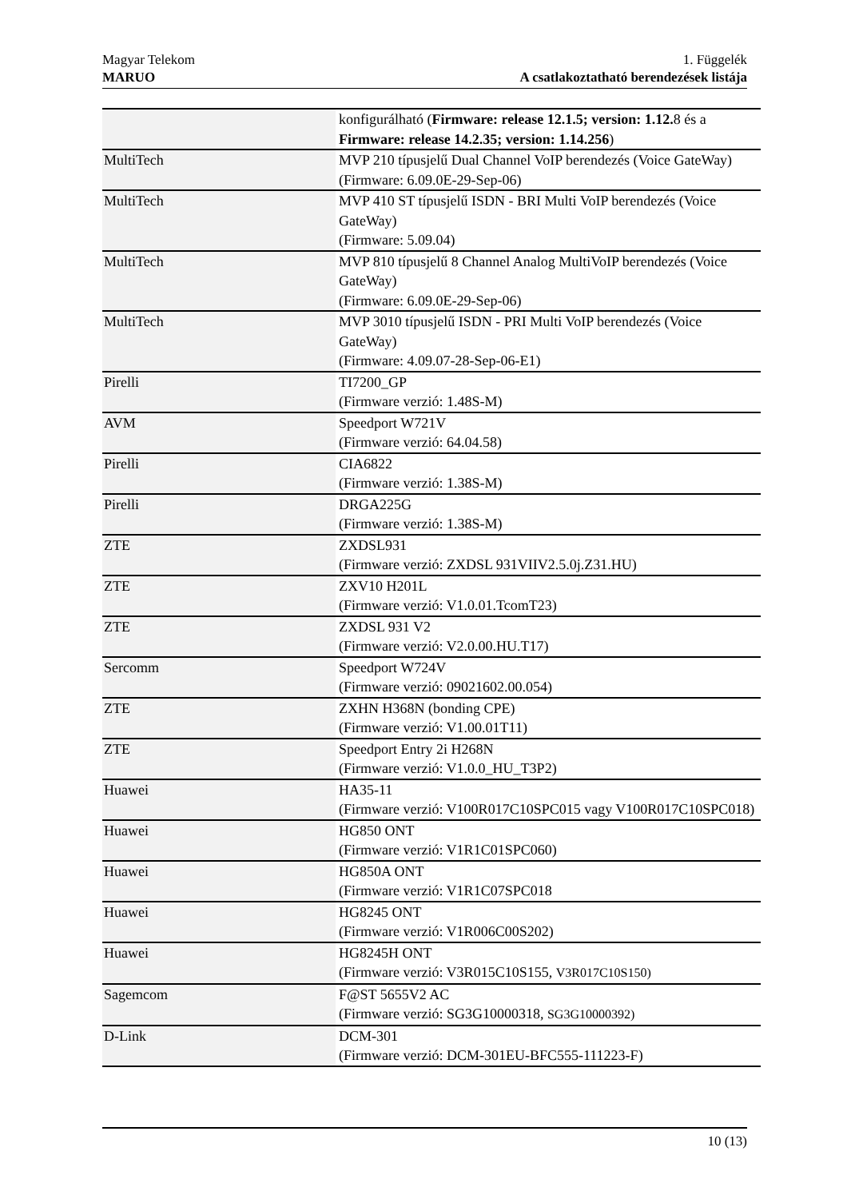Magyar Telekom
MARUO
1. Függelék
A csatlakoztatható berendezések listája
| | konfigurálható ( Firmware: release 12.1.5; version: 1.12. 8 és a Firmware: release 14.2.35; version: 1.14.256 ) |
| MultiTech | MVP 210 típusjelű Dual Channel VoIP berendezés (Voice GateWay) (Firmware: 6.09.0E-29-Sep-06) |
| MultiTech | MVP 410 ST típusjelű ISDN - BRI Multi VoIP berendezés (Voice GateWay) (Firmware: 5.09.04) |
| MultiTech | MVP 810 típusjelű 8 Channel Analog MultiVoIP berendezés (Voice GateWay) (Firmware: 6.09.0E-29-Sep-06) |
| MultiTech | MVP 3010 típusjelű ISDN - PRI Multi VoIP berendezés (Voice GateWay) (Firmware: 4.09.07-28-Sep-06-E1) |
| Pirelli | TI7200_GP (Firmware verzió: 1.48S-M) |
| AVM | Speedport W721V (Firmware verzió: 64.04.58) |
| Pirelli | CIA6822 (Firmware verzió: 1.38S-M) |
| Pirelli | DRGA225G (Firmware verzió: 1.38S-M) |
| ZTE | ZXDSL931 (Firmware verzió: ZXDSL 931VIIV2.5.0j.Z31.HU) |
| ZTE | ZXV10 H201L (Firmware verzió: V1.0.01.TcomT23) |
| ZTE | ZXDSL 931 V2 (Firmware verzió: V2.0.00.HU.T17) |
| Sercomm | Speedport W724V (Firmware verzió: 09021602.00.054) |
| ZTE | ZXHN H368N (bonding CPE) (Firmware verzió: V1.00.01T11) |
| ZTE | Speedport Entry 2i H268N (Firmware verzió: V1.0.0_HU_T3P2) |
| Huawei | HA35-11 (Firmware verzió: V100R017C10SPC015 vagy V100R017C10SPC018) |
| Huawei | HG850 ONT (Firmware verzió: V1R1C01SPC060) |
| Huawei | HG850A ONT (Firmware verzió: V1R1C07SPC018 |
| Huawei | HG8245 ONT (Firmware verzió: V1R006C00S202) |
| Huawei | HG8245H ONT (Firmware verzió: V3R015C10S155, V3R017C10S150) |
| Sagemcom | F@ST 5655V2 AC (Firmware verzió: SG3G10000318, SG3G10000392) |
| D-Link | DCM-301 (Firmware verzió: DCM-301EU-BFC555-111223-F) |
10 (13)